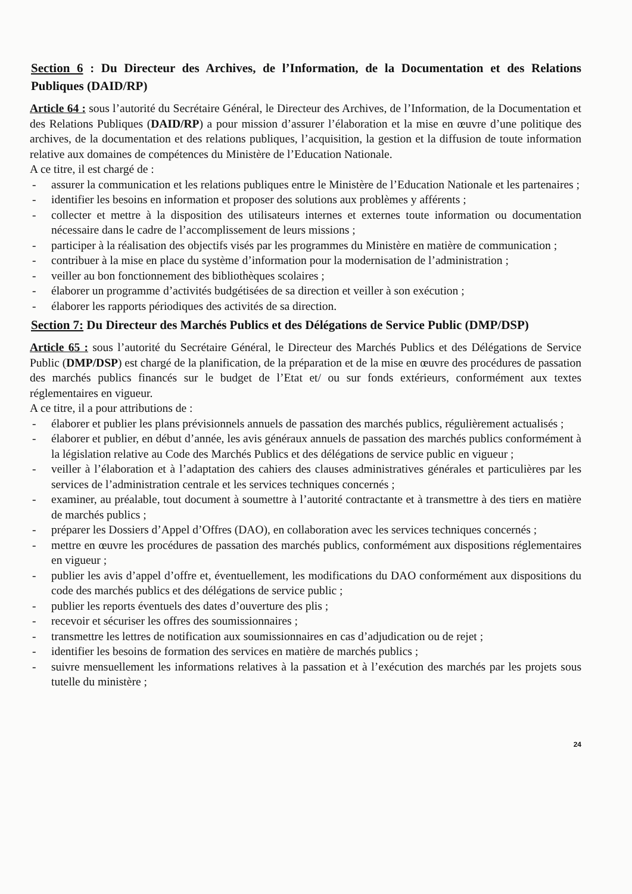Section 6 : Du Directeur des Archives, de l’Information, de la Documentation et des Relations Publiques (DAID/RP)
Article 64 : sous l’autorité du Secrétaire Général, le Directeur des Archives, de l’Information, de la Documentation et des Relations Publiques (DAID/RP) a pour mission d’assurer l’élaboration et la mise en œuvre d’une politique des archives, de la documentation et des relations publiques, l’acquisition, la gestion et la diffusion de toute information relative aux domaines de compétences du Ministère de l’Education Nationale.
A ce titre, il est chargé de :
- assurer la communication et les relations publiques entre le Ministère de l’Education Nationale et les partenaires ;
- identifier les besoins en information et proposer des solutions aux problèmes y afférents ;
- collecter et mettre à la disposition des utilisateurs internes et externes toute information ou documentation nécessaire dans le cadre de l’accomplissement de leurs missions ;
- participer à la réalisation des objectifs visés par les programmes du Ministère en matière de communication ;
- contribuer à la mise en place du système d’information pour la modernisation de l’administration ;
- veiller au bon fonctionnement des bibliothèques scolaires ;
- élaborer un programme d’activités budgétisées de sa direction et veiller à son exécution ;
- élaborer les rapports périodiques des activités de sa direction.
Section 7: Du Directeur des Marchés Publics et des Délégations de Service Public (DMP/DSP)
Article 65 : sous l’autorité du Secrétaire Général, le Directeur des Marchés Publics et des Délégations de Service Public (DMP/DSP) est chargé de la planification, de la préparation et de la mise en œuvre des procédures de passation des marchés publics financés sur le budget de l’Etat et/ ou sur fonds extérieurs, conformément aux textes réglementaires en vigueur.
A ce titre, il a pour attributions de :
- élaborer et publier les plans prévisionnels annuels de passation des marchés publics, régulièrement actualisés ;
- élaborer et publier, en début d’année, les avis généraux annuels de passation des marchés publics conformément à la législation relative au Code des Marchés Publics et des délégations de service public en vigueur ;
- veiller à l’élaboration et à l’adaptation des cahiers des clauses administratives générales et particulières par les services de l’administration centrale et les services techniques concernés ;
- examiner, au préalable, tout document à soumettre à l’autorité contractante et à transmettre à des tiers en matière de marchés publics ;
- préparer les Dossiers d’Appel d’Offres (DAO), en collaboration avec les services techniques concernés ;
- mettre en œuvre les procédures de passation des marchés publics, conformément aux dispositions réglementaires en vigueur ;
- publier les avis d’appel d’offre et, éventuellement, les modifications du DAO conformément aux dispositions du code des marchés publics et des délégations de service public ;
- publier les reports éventuels des dates d’ouverture des plis ;
- recevoir et sécuriser les offres des soumissionnaires ;
- transmettre les lettres de notification aux soumissionnaires en cas d’adjudication ou de rejet ;
- identifier les besoins de formation des services en matière de marchés publics ;
- suivre mensuellement les informations relatives à la passation et à l’exécution des marchés par les projets sous tutelle du ministère ;
24